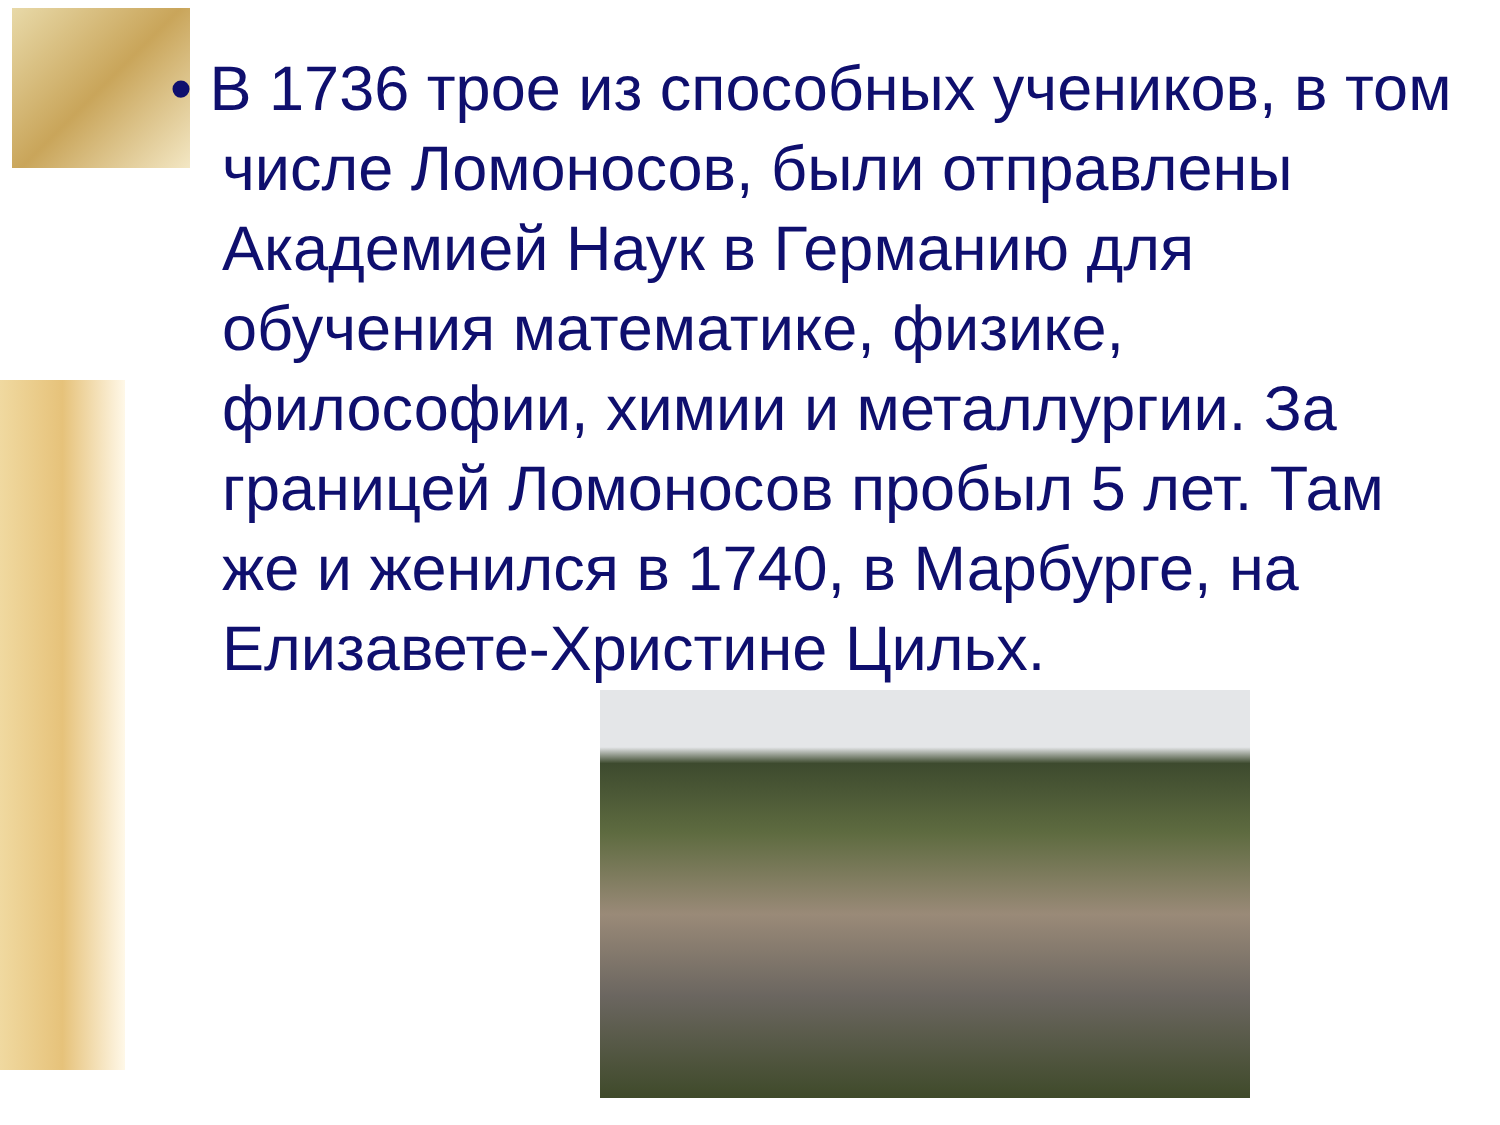• В 1736 трое из способных учеников, в том числе Ломоносов, были отправлены Академией Наук в Германию для обучения математике, физике, философии, химии и металлургии. За границей Ломоносов пробыл 5 лет. Там же и женился в 1740, в Марбурге, на Елизавете-Христине Цильх.